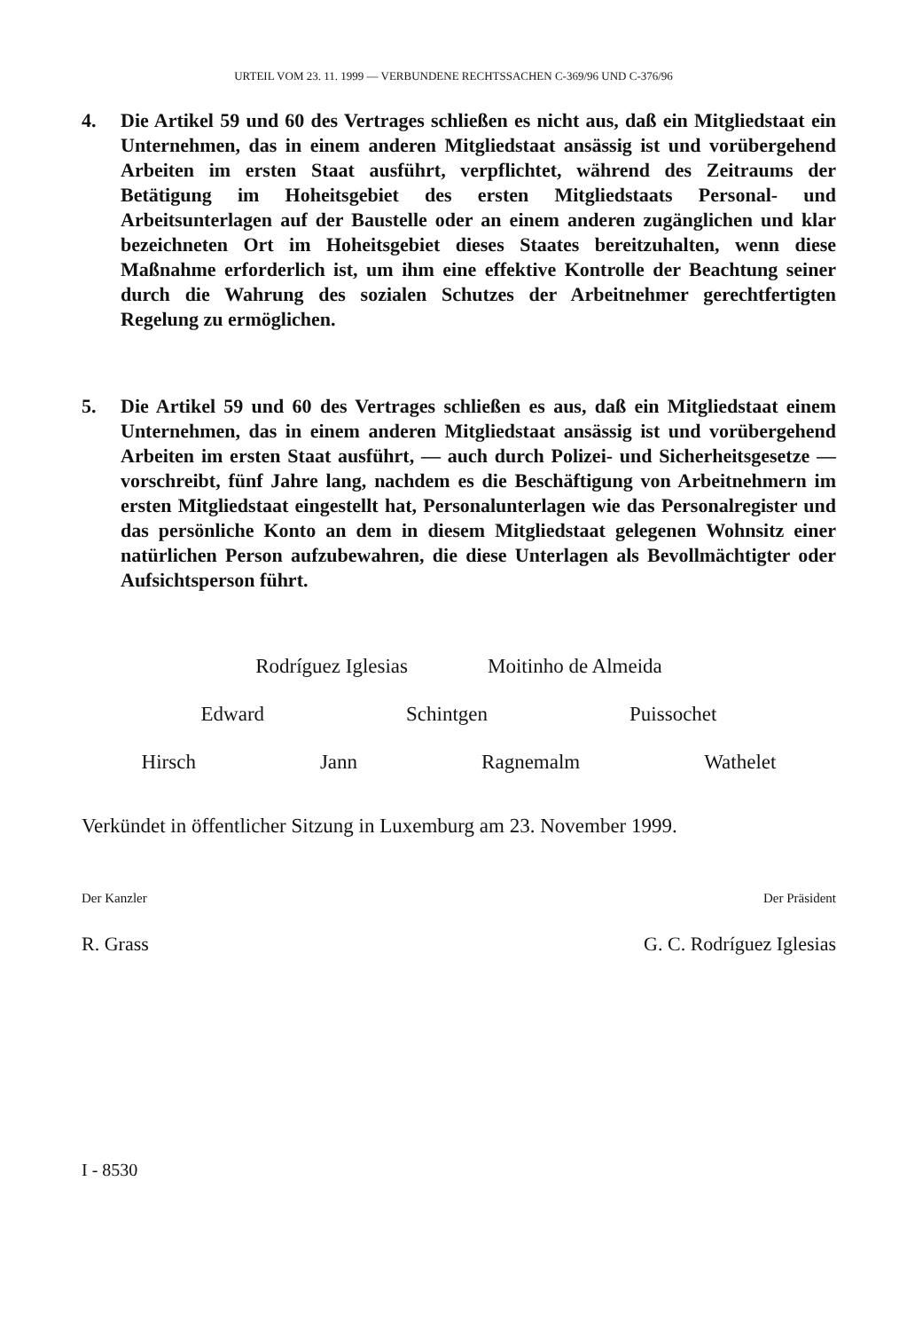URTEIL VOM 23. 11. 1999 — VERBUNDENE RECHTSSACHEN C-369/96 UND C-376/96
4. Die Artikel 59 und 60 des Vertrages schließen es nicht aus, daß ein Mitgliedstaat ein Unternehmen, das in einem anderen Mitgliedstaat ansässig ist und vorübergehend Arbeiten im ersten Staat ausführt, verpflichtet, während des Zeitraums der Betätigung im Hoheitsgebiet des ersten Mitgliedstaats Personal- und Arbeitsunterlagen auf der Baustelle oder an einem anderen zugänglichen und klar bezeichneten Ort im Hoheitsgebiet dieses Staates bereitzuhalten, wenn diese Maßnahme erforderlich ist, um ihm eine effektive Kontrolle der Beachtung seiner durch die Wahrung des sozialen Schutzes der Arbeitnehmer gerechtfertigten Regelung zu ermöglichen.
5. Die Artikel 59 und 60 des Vertrages schließen es aus, daß ein Mitgliedstaat einem Unternehmen, das in einem anderen Mitgliedstaat ansässig ist und vorübergehend Arbeiten im ersten Staat ausführt, — auch durch Polizei- und Sicherheitsgesetze — vorschreibt, fünf Jahre lang, nachdem es die Beschäftigung von Arbeitnehmern im ersten Mitgliedstaat eingestellt hat, Personalunterlagen wie das Personalregister und das persönliche Konto an dem in diesem Mitgliedstaat gelegenen Wohnsitz einer natürlichen Person aufzubewahren, die diese Unterlagen als Bevollmächtigter oder Aufsichtsperson führt.
Rodríguez Iglesias Moitinho de Almeida
Edward Schintgen Puissochet
Hirsch Jann Ragnemalm Wathelet
Verkündet in öffentlicher Sitzung in Luxemburg am 23. November 1999.
Der Kanzler Der Präsident
R. Grass G. C. Rodríguez Iglesias
I - 8530